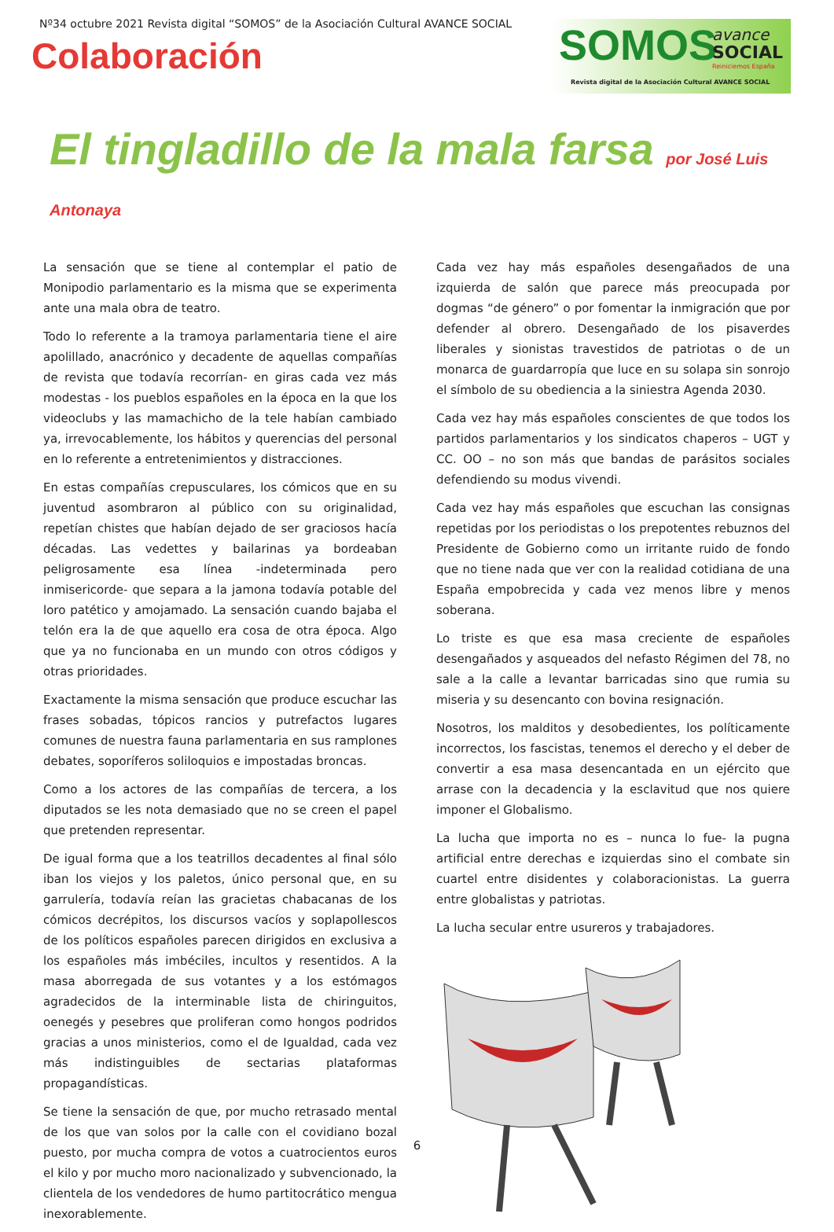Nº34 octubre 2021 Revista digital “SOMOS” de la Asociación Cultural AVANCE SOCIAL
Colaboración
SOMOS avance
SOCIAL
Reiniciemos España
Revista digital de la Asociación Cultural AVANCE SOCIAL
El tingladillo de la mala farsa por José Luis Antonaya
La sensación que se tiene al contemplar el patio de Monipodio parlamentario es la misma que se experimenta ante una mala obra de teatro.
Todo lo referente a la tramoya parlamentaria tiene el aire apolillado, anacrónico y decadente de aquellas compañías de revista que todavía recorrían- en giras cada vez más modestas - los pueblos españoles en la época en la que los videoclubs y las mamachicho de la tele habían cambiado ya, irrevocablemente, los hábitos y querencias del personal en lo referente a entretenimientos y distracciones.
En estas compañías crepusculares, los cómicos que en su juventud asombraron al público con su originalidad, repetían chistes que habían dejado de ser graciosos hacía décadas. Las vedettes y bailarinas ya bordeaban peligrosamente esa línea -indeterminada pero inmisericorde- que separa a la jamona todavía potable del loro patético y amojamado. La sensación cuando bajaba el telón era la de que aquello era cosa de otra época. Algo que ya no funcionaba en un mundo con otros códigos y otras prioridades.
Exactamente la misma sensación que produce escuchar las frases sobadas, tópicos rancios y putrefactos lugares comunes de nuestra fauna parlamentaria en sus ramplones debates, soporíferos soliloquios e impostadas broncas.
Como a los actores de las compañías de tercera, a los diputados se les nota demasiado que no se creen el papel que pretenden representar.
De igual forma que a los teatrillos decadentes al final sólo iban los viejos y los paletos, único personal que, en su garrulería, todavía reían las gracietas chabacanas de los cómicos decrépitos, los discursos vacíos y soplapollescos de los políticos españoles parecen dirigidos en exclusiva a los españoles más imbéciles, incultos y resentidos. A la masa aborregada de sus votantes y a los estómagos agradecidos de la interminable lista de chiringuitos, oenegés y pesebres que proliferan como hongos podridos gracias a unos ministerios, como el de Igualdad, cada vez más indistinguibles de sectarias plataformas propagandísticas.
Se tiene la sensación de que, por mucho retrasado mental de los que van solos por la calle con el covidiano bozal puesto, por mucha compra de votos a cuatrocientos euros el kilo y por mucho moro nacionalizado y subvencionado, la clientela de los vendedores de humo partitocrático mengua inexorablemente.
Cada vez hay más españoles desengañados de una izquierda de salón que parece más preocupada por dogmas “de género” o por fomentar la inmigración que por defender al obrero. Desengañado de los pisaverdes liberales y sionistas travestidos de patriotas o de un monarca de guardarropía que luce en su solapa sin sonrojo el símbolo de su obediencia a la siniestra Agenda 2030.
Cada vez hay más españoles conscientes de que todos los partidos parlamentarios y los sindicatos chaperos – UGT y CC. OO – no son más que bandas de parásitos sociales defendiendo su modus vivendi.
Cada vez hay más españoles que escuchan las consignas repetidas por los periodistas o los prepotentes rebuznos del Presidente de Gobierno como un irritante ruido de fondo que no tiene nada que ver con la realidad cotidiana de una España empobrecida y cada vez menos libre y menos soberana.
Lo triste es que esa masa creciente de españoles desengañados y asqueados del nefasto Régimen del 78, no sale a la calle a levantar barricadas sino que rumia su miseria y su desencanto con bovina resignación.
Nosotros, los malditos y desobedientes, los políticamente incorrectos, los fascistas, tenemos el derecho y el deber de convertir a esa masa desencantada en un ejército que arrase con la decadencia y la esclavitud que nos quiere imponer el Globalismo.
La lucha que importa no es – nunca lo fue- la pugna artificial entre derechas e izquierdas sino el combate sin cuartel entre disidentes y colaboracionistas. La guerra entre globalistas y patriotas.
La lucha secular entre usureros y trabajadores.
6